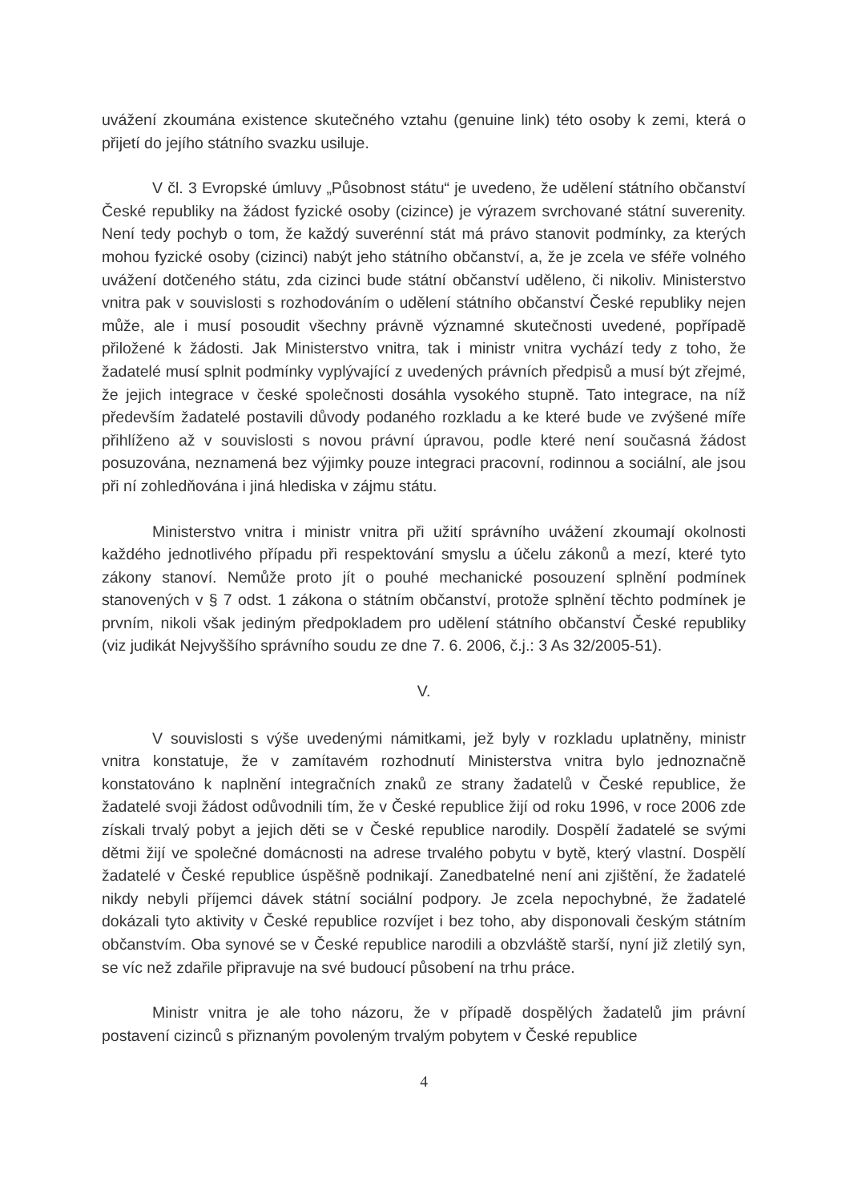uvážení zkoumána existence skutečného vztahu (genuine link) této osoby k zemi, která o přijetí do jejího státního svazku usiluje.
V čl. 3 Evropské úmluvy „Působnost státu“ je uvedeno, že udělení státního občanství České republiky na žádost fyzické osoby (cizince) je výrazem svrchované státní suverenity. Není tedy pochyb o tom, že každý suverénní stát má právo stanovit podmínky, za kterých mohou fyzické osoby (cizinci) nabýt jeho státního občanství, a, že je zcela ve sféře volného uvážení dotčeného státu, zda cizinci bude státní občanství uděleno, či nikoliv. Ministerstvo vnitra pak v souvislosti s rozhodováním o udělení státního občanství České republiky nejen může, ale i musí posoudit všechny právně významné skutečnosti uvedené, popřípadě přiložené k žádosti. Jak Ministerstvo vnitra, tak i ministr vnitra vychází tedy z toho, že žadatelé musí splnit podmínky vyplývající z uvedených právních předpisů a musí být zřejmé, že jejich integrace v české společnosti dosáhla vysokého stupně. Tato integrace, na níž především žadatelé postavili důvody podaného rozkladu a ke které bude ve zvýšené míře přihlíženo až v souvislosti s novou právní úpravou, podle které není současná žádost posuzována, neznamená bez výjimky pouze integraci pracovní, rodinnou a sociální, ale jsou při ní zohledňována i jiná hlediska v zájmu státu.
Ministerstvo vnitra i ministr vnitra při užití správního uvážení zkoumají okolnosti každého jednotlivého případu při respektování smyslu a účelu zákonů a mezí, které tyto zákony stanoví. Nemůže proto jít o pouhé mechanické posouzení splnění podmínek stanovených v § 7 odst. 1 zákona o státním občanství, protože splnění těchto podmínek je prvním, nikoli však jediným předpokladem pro udělení státního občanství České republiky (viz judikát Nejvyššího správního soudu ze dne 7. 6. 2006, č.j.: 3 As 32/2005-51).
V.
V souvislosti s výše uvedenými námitkami, jež byly v rozkladu uplatněny, ministr vnitra konstatuje, že v zamítavém rozhodnutí Ministerstva vnitra bylo jednoznačně konstatováno k naplnění integračních znaků ze strany žadatelů v České republice, že žadatelé svoji žádost odůvodnili tím, že v České republice žijí od roku 1996, v roce 2006 zde získali trvalý pobyt a jejich děti se v České republice narodily. Dospělí žadatelé se svými dětmi žijí ve společné domácnosti na adrese trvalého pobytu v bytě, který vlastní. Dospělí žadatelé v České republice úspěšně podnikají. Zanedbatelné není ani zjištění, že žadatelé nikdy nebyli příjemci dávek státní sociální podpory. Je zcela nepochybné, že žadatelé dokázali tyto aktivity v České republice rozvíjet i bez toho, aby disponovali českým státním občanstvím. Oba synové se v České republice narodili a obzvláště starší, nyní již zletilý syn, se víc než zdařile připravuje na své budoucí působení na trhu práce.
Ministr vnitra je ale toho názoru, že v případě dospělých žadatelů jim právní postavení cizinců s přiznaným povoleným trvalým pobytem v České republice
4